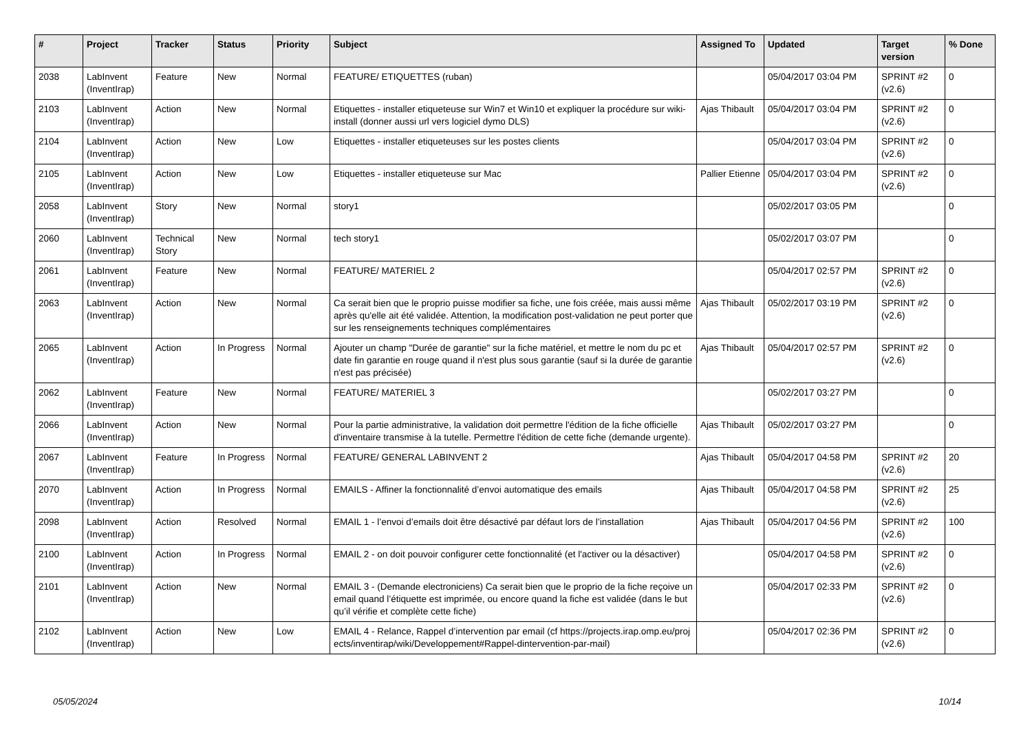| # | Project | Tracker | Status | Priority | Subject | Assigned To | Updated | Target version | % Done |
| --- | --- | --- | --- | --- | --- | --- | --- | --- | --- |
| 2038 | LabInvent (InventIrap) | Feature | New | Normal | FEATURE/ ETIQUETTES (ruban) | | 05/04/2017 03:04 PM | SPRINT #2 (v2.6) | 0 |
| 2103 | LabInvent (InventIrap) | Action | New | Normal | Etiquettes - installer etiqueteuse sur Win7 et Win10 et expliquer la procédure sur wiki-install (donner aussi url vers logiciel dymo DLS) | Ajas Thibault | 05/04/2017 03:04 PM | SPRINT #2 (v2.6) | 0 |
| 2104 | LabInvent (InventIrap) | Action | New | Low | Etiquettes - installer etiqueteuses sur les postes clients | | 05/04/2017 03:04 PM | SPRINT #2 (v2.6) | 0 |
| 2105 | LabInvent (InventIrap) | Action | New | Low | Etiquettes - installer etiqueteuse sur Mac | Pallier Etienne | 05/04/2017 03:04 PM | SPRINT #2 (v2.6) | 0 |
| 2058 | LabInvent (InventIrap) | Story | New | Normal | story1 | | 05/02/2017 03:05 PM | | 0 |
| 2060 | LabInvent (InventIrap) | Technical Story | New | Normal | tech story1 | | 05/02/2017 03:07 PM | | 0 |
| 2061 | LabInvent (InventIrap) | Feature | New | Normal | FEATURE/ MATERIEL 2 | | 05/04/2017 02:57 PM | SPRINT #2 (v2.6) | 0 |
| 2063 | LabInvent (InventIrap) | Action | New | Normal | Ca serait bien que le proprio puisse modifier sa fiche, une fois créée, mais aussi même après qu'elle ait été validée. Attention, la modification post-validation ne peut porter que sur les renseignements techniques complémentaires | Ajas Thibault | 05/02/2017 03:19 PM | SPRINT #2 (v2.6) | 0 |
| 2065 | LabInvent (InventIrap) | Action | In Progress | Normal | Ajouter un champ "Durée de garantie" sur la fiche matériel, et mettre le nom du pc et date fin garantie en rouge quand il n'est plus sous garantie (sauf si la durée de garantie n'est pas précisée) | Ajas Thibault | 05/04/2017 02:57 PM | SPRINT #2 (v2.6) | 0 |
| 2062 | LabInvent (InventIrap) | Feature | New | Normal | FEATURE/ MATERIEL 3 | | 05/02/2017 03:27 PM | | 0 |
| 2066 | LabInvent (InventIrap) | Action | New | Normal | Pour la partie administrative, la validation doit permettre l'édition de la fiche officielle d'inventaire transmise à la tutelle. Permettre l'édition de cette fiche (demande urgente). | Ajas Thibault | 05/02/2017 03:27 PM | | 0 |
| 2067 | LabInvent (InventIrap) | Feature | In Progress | Normal | FEATURE/ GENERAL LABINVENT 2 | Ajas Thibault | 05/04/2017 04:58 PM | SPRINT #2 (v2.6) | 20 |
| 2070 | LabInvent (InventIrap) | Action | In Progress | Normal | EMAILS - Affiner la fonctionnalité d’envoi automatique des emails | Ajas Thibault | 05/04/2017 04:58 PM | SPRINT #2 (v2.6) | 25 |
| 2098 | LabInvent (InventIrap) | Action | Resolved | Normal | EMAIL 1 - l’envoi d’emails doit être désactivé par défaut lors de l’installation | Ajas Thibault | 05/04/2017 04:56 PM | SPRINT #2 (v2.6) | 100 |
| 2100 | LabInvent (InventIrap) | Action | In Progress | Normal | EMAIL 2 - on doit pouvoir configurer cette fonctionnalité (et l'activer ou la désactiver) | | 05/04/2017 04:58 PM | SPRINT #2 (v2.6) | 0 |
| 2101 | LabInvent (InventIrap) | Action | New | Normal | EMAIL 3 - (Demande electroniciens) Ca serait bien que le proprio de la fiche reçoive un email quand l’étiquette est imprimée, ou encore quand la fiche est validée (dans le but qu’il vérifie et complète cette fiche) | | 05/04/2017 02:33 PM | SPRINT #2 (v2.6) | 0 |
| 2102 | LabInvent (InventIrap) | Action | New | Low | EMAIL 4 - Relance, Rappel d’intervention par email (cf https://projects.irap.omp.eu/projects/inventirap/wiki/Developpement#Rappel-dintervention-par-mail) | | 05/04/2017 02:36 PM | SPRINT #2 (v2.6) | 0 |
05/05/2024 10/14